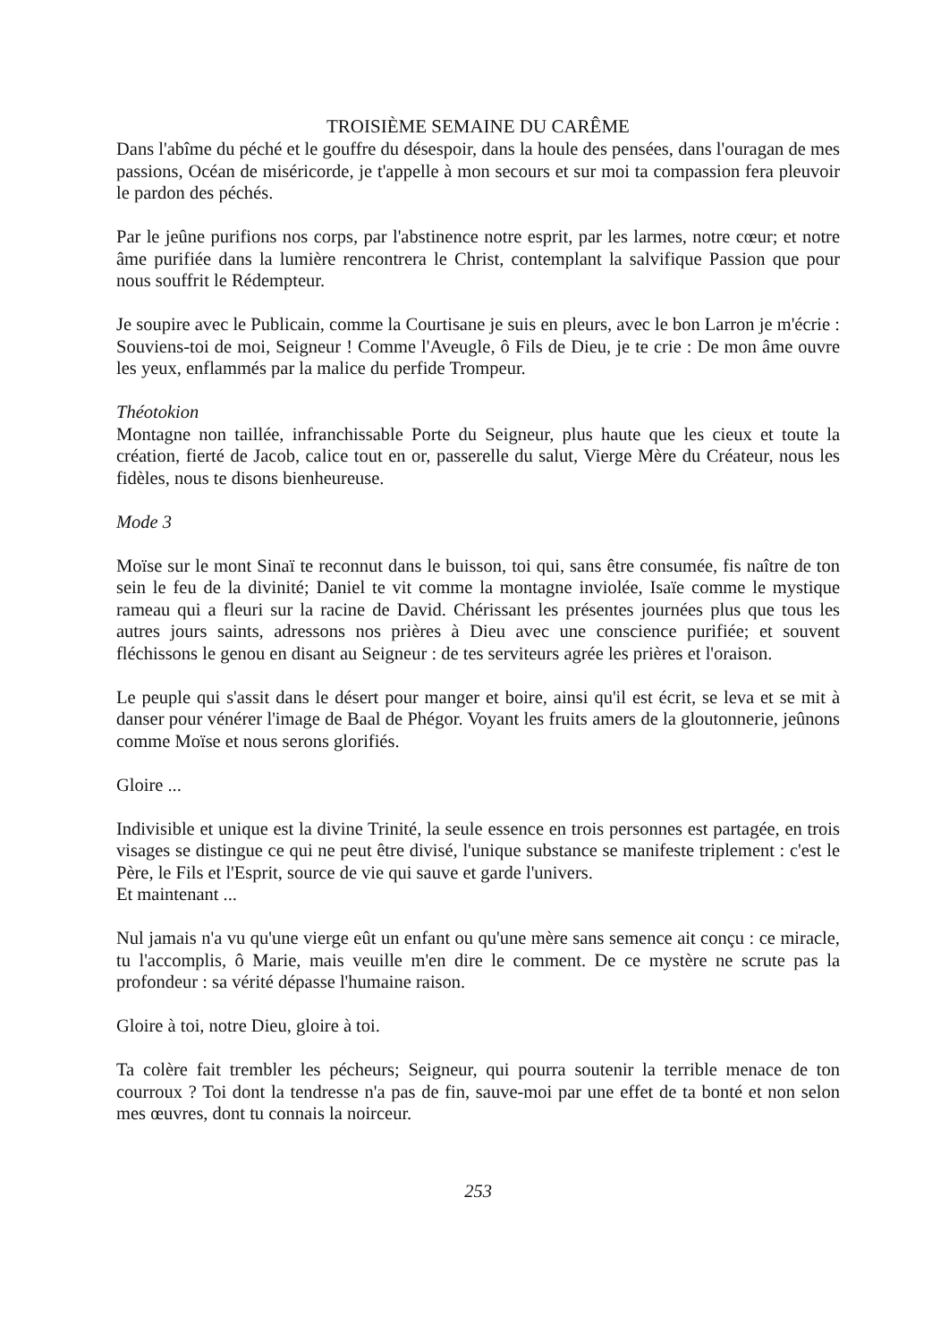TROISIÈME SEMAINE DU CARÊME
Dans l'abîme du péché et le gouffre du désespoir, dans la houle des pensées, dans l'ouragan de mes passions, Océan de miséricorde, je t'appelle à mon secours et sur moi ta compassion fera pleuvoir le pardon des péchés.
Par le jeûne purifions nos corps, par l'abstinence notre esprit, par les larmes, notre cœur; et notre âme purifiée dans la lumière rencontrera le Christ, contemplant la salvifique Passion que pour nous souffrit le Rédempteur.
Je soupire avec le Publicain, comme la Courtisane je suis en pleurs, avec le bon Larron je m'écrie : Souviens-toi de moi, Seigneur ! Comme l'Aveugle, ô Fils de Dieu, je te crie : De mon âme ouvre les yeux, enflammés par la malice du perfide Trompeur.
Théotokion
Montagne non taillée, infranchissable Porte du Seigneur, plus haute que les cieux et toute la création, fierté de Jacob, calice tout en or, passerelle du salut, Vierge Mère du Créateur, nous les fidèles, nous te disons bienheureuse.
Mode 3
Moïse sur le mont Sinaï te reconnut dans le buisson, toi qui, sans être consumée, fis naître de ton sein le feu de la divinité; Daniel te vit comme la montagne inviolée, Isaïe comme le mystique rameau qui a fleuri sur la racine de David. Chérissant les présentes journées plus que tous les autres jours saints, adressons nos prières à Dieu avec une conscience purifiée; et souvent fléchissons le genou en disant au Seigneur : de tes serviteurs agrée les prières et l'oraison.
Le peuple qui s'assit dans le désert pour manger et boire, ainsi qu'il est écrit, se leva et se mit à danser pour vénérer l'image de Baal de Phégor. Voyant les fruits amers de la gloutonnerie, jeûnons comme Moïse et nous serons glorifiés.
Gloire ...
Indivisible et unique est la divine Trinité, la seule essence en trois personnes est partagée, en trois visages se distingue ce qui ne peut être divisé, l'unique substance se manifeste triplement : c'est le Père, le Fils et l'Esprit, source de vie qui sauve et garde l'univers.
Et maintenant ...
Nul jamais n'a vu qu'une vierge eût un enfant ou qu'une mère sans semence ait conçu : ce miracle, tu l'accomplis, ô Marie, mais veuille m'en dire le comment. De ce mystère ne scrute pas la profondeur : sa vérité dépasse l'humaine raison.
Gloire à toi, notre Dieu, gloire à toi.
Ta colère fait trembler les pécheurs; Seigneur, qui pourra soutenir la terrible menace de ton courroux ? Toi dont la tendresse n'a pas de fin, sauve-moi par une effet de ta bonté et non selon mes œuvres, dont tu connais la noirceur.
253